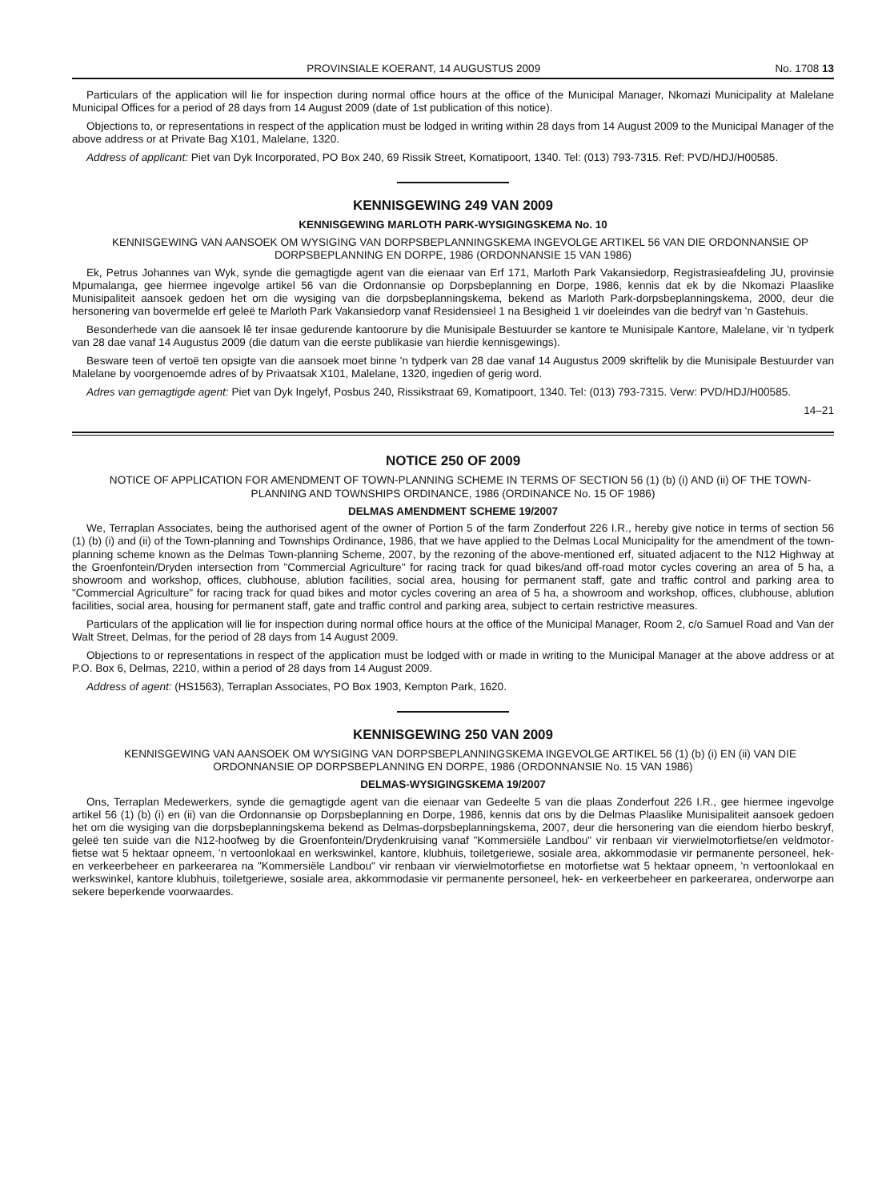PROVINSIALE KOERANT, 14 AUGUSTUS 2009 No. 1708 13
Particulars of the application will lie for inspection during normal office hours at the office of the Municipal Manager, Nkomazi Municipality at Malelane Municipal Offices for a period of 28 days from 14 August 2009 (date of 1st publication of this notice).
Objections to, or representations in respect of the application must be lodged in writing within 28 days from 14 August 2009 to the Municipal Manager of the above address or at Private Bag X101, Malelane, 1320.
Address of applicant: Piet van Dyk Incorporated, PO Box 240, 69 Rissik Street, Komatipoort, 1340. Tel: (013) 793-7315. Ref: PVD/HDJ/H00585.
KENNISGEWING 249 VAN 2009
KENNISGEWING MARLOTH PARK-WYSIGINGSKEMA No. 10
KENNISGEWING VAN AANSOEK OM WYSIGING VAN DORPSBEPLANNINGSKEMA INGEVOLGE ARTIKEL 56 VAN DIE ORDONNANSIE OP DORPSBEPLANNING EN DORPE, 1986 (ORDONNANSIE 15 VAN 1986)
Ek, Petrus Johannes van Wyk, synde die gemagtigde agent van die eienaar van Erf 171, Marloth Park Vakansiedorp, Registrasieafdeling JU, provinsie Mpumalanga, gee hiermee ingevolge artikel 56 van die Ordonnansie op Dorpsbeplanning en Dorpe, 1986, kennis dat ek by die Nkomazi Plaaslike Munisipaliteit aansoek gedoen het om die wysiging van die dorpsbeplanningskema, bekend as Marloth Park-dorpsbeplanningskema, 2000, deur die hersonering van bovermelde erf geleë te Marloth Park Vakansiedorp vanaf Residensieel 1 na Besigheid 1 vir doeleindes van die bedryf van 'n Gastehuis.
Besonderhede van die aansoek lê ter insae gedurende kantoorure by die Munisipale Bestuurder se kantore te Munisipale Kantore, Malelane, vir 'n tydperk van 28 dae vanaf 14 Augustus 2009 (die datum van die eerste publikasie van hierdie kennisgewings).
Besware teen of vertoë ten opsigte van die aansoek moet binne 'n tydperk van 28 dae vanaf 14 Augustus 2009 skriftelik by die Munisipale Bestuurder van Malelane by voorgenoemde adres of by Privaatsak X101, Malelane, 1320, ingedien of gerig word.
Adres van gemagtigde agent: Piet van Dyk Ingelyf, Posbus 240, Rissikstraat 69, Komatipoort, 1340. Tel: (013) 793-7315. Verw: PVD/HDJ/H00585.
14–21
NOTICE 250 OF 2009
NOTICE OF APPLICATION FOR AMENDMENT OF TOWN-PLANNING SCHEME IN TERMS OF SECTION 56 (1) (b) (i) AND (ii) OF THE TOWN-PLANNING AND TOWNSHIPS ORDINANCE, 1986 (ORDINANCE No. 15 OF 1986)
DELMAS AMENDMENT SCHEME 19/2007
We, Terraplan Associates, being the authorised agent of the owner of Portion 5 of the farm Zonderfout 226 I.R., hereby give notice in terms of section 56 (1) (b) (i) and (ii) of the Town-planning and Townships Ordinance, 1986, that we have applied to the Delmas Local Municipality for the amendment of the town-planning scheme known as the Delmas Town-planning Scheme, 2007, by the rezoning of the above-mentioned erf, situated adjacent to the N12 Highway at the Groenfontein/Dryden intersection from "Commercial Agriculture" for racing track for quad bikes/and off-road motor cycles covering an area of 5 ha, a showroom and workshop, offices, clubhouse, ablution facilities, social area, housing for permanent staff, gate and traffic control and parking area to "Commercial Agriculture" for racing track for quad bikes and motor cycles covering an area of 5 ha, a showroom and workshop, offices, clubhouse, ablution facilities, social area, housing for permanent staff, gate and traffic control and parking area, subject to certain restrictive measures.
Particulars of the application will lie for inspection during normal office hours at the office of the Municipal Manager, Room 2, c/o Samuel Road and Van der Walt Street, Delmas, for the period of 28 days from 14 August 2009.
Objections to or representations in respect of the application must be lodged with or made in writing to the Municipal Manager at the above address or at P.O. Box 6, Delmas, 2210, within a period of 28 days from 14 August 2009.
Address of agent: (HS1563), Terraplan Associates, PO Box 1903, Kempton Park, 1620.
KENNISGEWING 250 VAN 2009
KENNISGEWING VAN AANSOEK OM WYSIGING VAN DORPSBEPLANNINGSKEMA INGEVOLGE ARTIKEL 56 (1) (b) (i) EN (ii) VAN DIE ORDONNANSIE OP DORPSBEPLANNING EN DORPE, 1986 (ORDONNANSIE No. 15 VAN 1986)
DELMAS-WYSIGINGSKEMA 19/2007
Ons, Terraplan Medewerkers, synde die gemagtigde agent van die eienaar van Gedeelte 5 van die plaas Zonderfout 226 I.R., gee hiermee ingevolge artikel 56 (1) (b) (i) en (ii) van die Ordonnansie op Dorpsbeplanning en Dorpe, 1986, kennis dat ons by die Delmas Plaaslike Munisipaliteit aansoek gedoen het om die wysiging van die dorpsbeplanningskema bekend as Delmas-dorpsbeplanningskema, 2007, deur die hersonering van die eiendom hierbo beskryf, geleë ten suide van die N12-hoofweg by die Groenfontein/Drydenkruising vanaf "Kommersiële Landbou" vir renbaan vir vierwielmotorfietse/en veldmotor-fietse wat 5 hektaar opneem, 'n vertoonlokaal en werkswinkel, kantore, klubhuis, toiletgeriewe, sosiale area, akkommodasie vir permanente personeel, hek- en verkeerbeheer en parkeerarea na "Kommersiële Landbou" vir renbaan vir vierwielmotorfietse en motorfietse wat 5 hektaar opneem, 'n vertoonlokaal en werkswinkel, kantore klubhuis, toiletgeriewe, sosiale area, akkommodasie vir permanente personeel, hek- en verkeerbeheer en parkeerarea, onderworpe aan sekere beperkende voorwaardes.